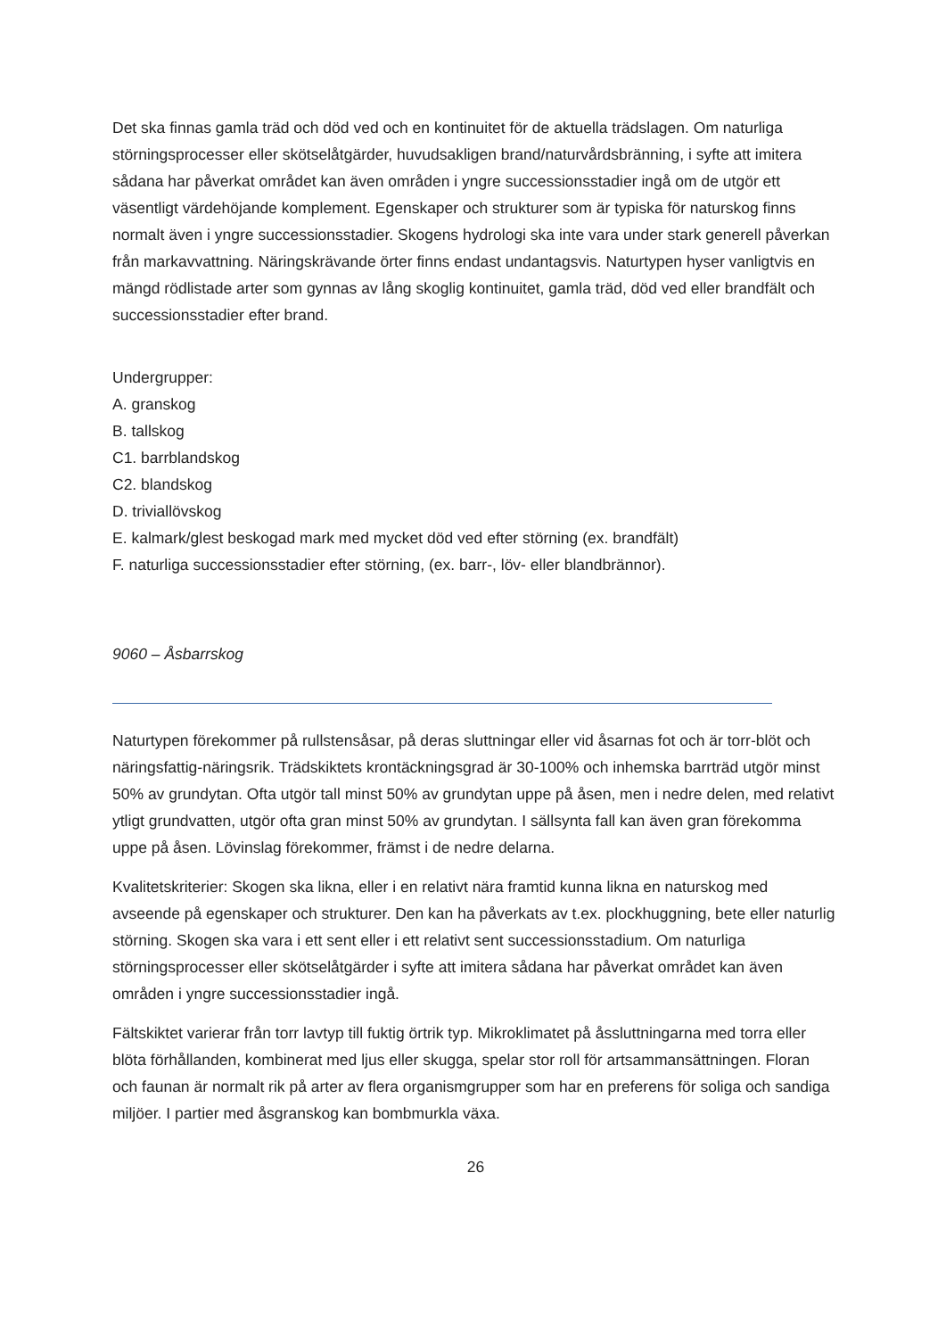Det ska finnas gamla träd och död ved och en kontinuitet för de aktuella trädslagen. Om naturliga störningsprocesser eller skötselåtgärder, huvudsakligen brand/naturvårdsbränning, i syfte att imitera sådana har påverkat området kan även områden i yngre successionsstadier ingå om de utgör ett väsentligt värdehöjande komplement. Egenskaper och strukturer som är typiska för naturskog finns normalt även i yngre successionsstadier. Skogens hydrologi ska inte vara under stark generell påverkan från markavvattning. Näringskrävande örter finns endast undantagsvis. Naturtypen hyser vanligtvis en mängd rödlistade arter som gynnas av lång skoglig kontinuitet, gamla träd, död ved eller brandfält och successionsstadier efter brand.
Undergrupper:
A. granskog
B. tallskog
C1. barrblandskog
C2. blandskog
D. triviallövskog
E. kalmark/glest beskogad mark med mycket död ved efter störning (ex. brandfält)
F. naturliga successionsstadier efter störning, (ex. barr-, löv- eller blandbrännor).
9060 – Åsbarrskog
Naturtypen förekommer på rullstensåsar, på deras sluttningar eller vid åsarnas fot och är torr-blöt och näringsfattig-näringsrik. Trädskiktets krontäckningsgrad är 30-100% och inhemska barrträd utgör minst 50% av grundytan. Ofta utgör tall minst 50% av grundytan uppe på åsen, men i nedre delen, med relativt ytligt grundvatten, utgör ofta gran minst 50% av grundytan. I sällsynta fall kan även gran förekomma uppe på åsen. Lövinslag förekommer, främst i de nedre delarna.
Kvalitetskriterier: Skogen ska likna, eller i en relativt nära framtid kunna likna en naturskog med avseende på egenskaper och strukturer. Den kan ha påverkats av t.ex. plockhuggning, bete eller naturlig störning. Skogen ska vara i ett sent eller i ett relativt sent successionsstadium. Om naturliga störningsprocesser eller skötselåtgärder i syfte att imitera sådana har påverkat området kan även områden i yngre successionsstadier ingå.
Fältskiktet varierar från torr lavtyp till fuktig örtrik typ. Mikroklimatet på åssluttningarna med torra eller blöta förhållanden, kombinerat med ljus eller skugga, spelar stor roll för artsammansättningen. Floran och faunan är normalt rik på arter av flera organismgrupper som har en preferens för soliga och sandiga miljöer. I partier med åsgranskog kan bombmurkla växa.
26